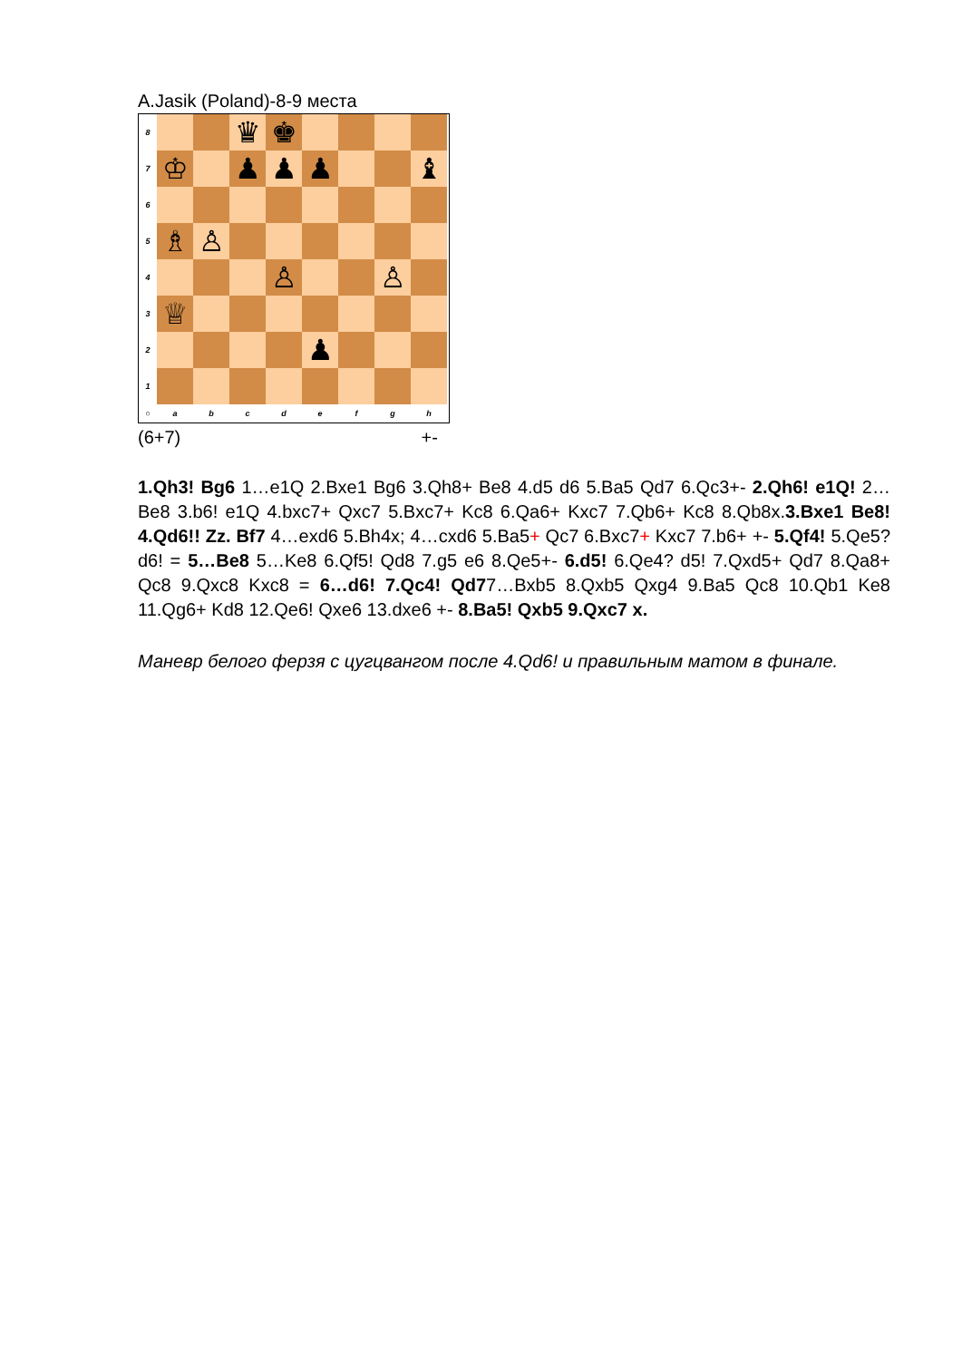A.Jasik (Poland)-8-9 места
8
♛ ♚
7
♔ ♟ ♟ ♟ ♝
6
5
♗ ♙
4
♙ ♙
3
♕
2
♟
1
○ a b c d e f g h
(6+7) +-
1.Qh3! Bg6 1…e1Q 2.Bxe1 Bg6 3.Qh8+ Be8 4.d5 d6 5.Ba5 Qd7 6.Qc3+- 2.Qh6! e1Q! 2…Be8 3.b6! e1Q 4.bxc7+ Qxc7 5.Bxc7+ Kc8 6.Qa6+ Kxc7 7.Qb6+ Kc8 8.Qb8x.3.Bxe1 Be8! 4.Qd6!! Zz. Bf7 4…exd6 5.Bh4x; 4…cxd6 5.Ba5+ Qc7 6.Bxc7+ Kxc7 7.b6+ +- 5.Qf4! 5.Qe5? d6! = 5…Be8 5…Ke8 6.Qf5! Qd8 7.g5 e6 8.Qe5+- 6.d5! 6.Qe4? d5! 7.Qxd5+ Qd7 8.Qa8+ Qc8 9.Qxc8 Kxc8 = 6…d6! 7.Qc4! Qd77…Bxb5 8.Qxb5 Qxg4 9.Ba5 Qc8 10.Qb1 Ke8 11.Qg6+ Kd8 12.Qe6! Qxe6 13.dxe6 +- 8.Ba5! Qxb5 9.Qxc7 x.
Маневр белого ферзя с цугцвангом после 4.Qd6! и правильным матом в финале.